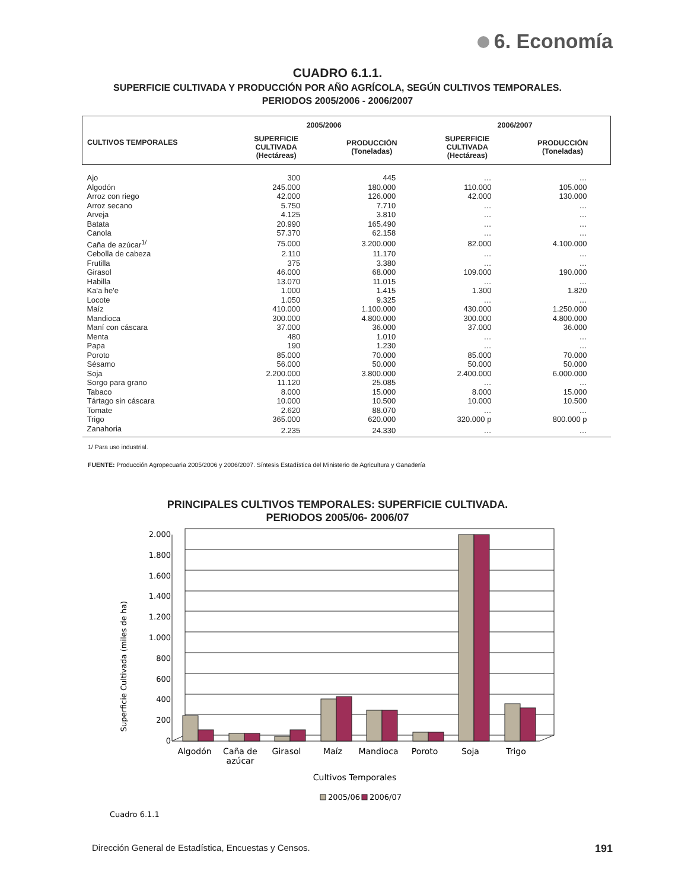6. Economía
CUADRO 6.1.1.
SUPERFICIE CULTIVADA Y PRODUCCIÓN POR AÑO AGRÍCOLA, SEGÚN CULTIVOS TEMPORALES.
PERIODOS 2005/2006 - 2006/2007
| CULTIVOS TEMPORALES | 2005/2006 | | 2006/2007 | |
| --- | --- | --- | --- | --- |
| | SUPERFICIE CULTIVADA (Hectáreas) | PRODUCCIÓN (Toneladas) | SUPERFICIE CULTIVADA (Hectáreas) | PRODUCCIÓN (Toneladas) |
| Ajo | 300 | 445 | … | … |
| Algodón | 245.000 | 180.000 | 110.000 | 105.000 |
| Arroz con riego | 42.000 | 126.000 | 42.000 | 130.000 |
| Arroz secano | 5.750 | 7.710 | … | … |
| Arveja | 4.125 | 3.810 | … | … |
| Batata | 20.990 | 165.490 | … | … |
| Canola | 57.370 | 62.158 | … | … |
| Caña de azúcar<sup>1/</sup> | 75.000 | 3.200.000 | 82.000 | 4.100.000 |
| Cebolla de cabeza | 2.110 | 11.170 | … | … |
| Frutilla | 375 | 3.380 | … | … |
| Girasol | 46.000 | 68.000 | 109.000 | 190.000 |
| Habilla | 13.070 | 11.015 | … | … |
| Ka'a he'e | 1.000 | 1.415 | 1.300 | 1.820 |
| Locote | 1.050 | 9.325 | … | … |
| Maíz | 410.000 | 1.100.000 | 430.000 | 1.250.000 |
| Mandioca | 300.000 | 4.800.000 | 300.000 | 4.800.000 |
| Maní con cáscara | 37.000 | 36.000 | 37.000 | 36.000 |
| Menta | 480 | 1.010 | … | … |
| Papa | 190 | 1.230 | … | … |
| Poroto | 85.000 | 70.000 | 85.000 | 70.000 |
| Sésamo | 56.000 | 50.000 | 50.000 | 50.000 |
| Soja | 2.200.000 | 3.800.000 | 2.400.000 | 6.000.000 |
| Sorgo para grano | 11.120 | 25.085 | … | … |
| Tabaco | 8.000 | 15.000 | 8.000 | 15.000 |
| Tártago sin cáscara | 10.000 | 10.500 | 10.000 | 10.500 |
| Tomate | 2.620 | 88.070 | … | … |
| Trigo | 365.000 | 620.000 | 320.000 p | 800.000 p |
| Zanahoria | 2.235 | 24.330 | … | … |
1/ Para uso industrial.
FUENTE: Producción Agropecuaria 2005/2006 y 2006/2007. Síntesis Estadística del Ministerio de Agricultura y Ganadería
PRINCIPALES CULTIVOS TEMPORALES: SUPERFICIE CULTIVADA.
PERIODOS 2005/06- 2006/07
Superficie Cultivada (miles de ha)
2.000
1.800
1.600
1.400
1.200
1.000
800
600
400
200
0
Algodón
Caña de
azúcar
Girasol
Maíz
Mandioca
Poroto
Soja
Trigo
Cultivos Temporales
2005/06
2006/07
Cuadro 6.1.1
Dirección General de Estadística, Encuestas y Censos. 191